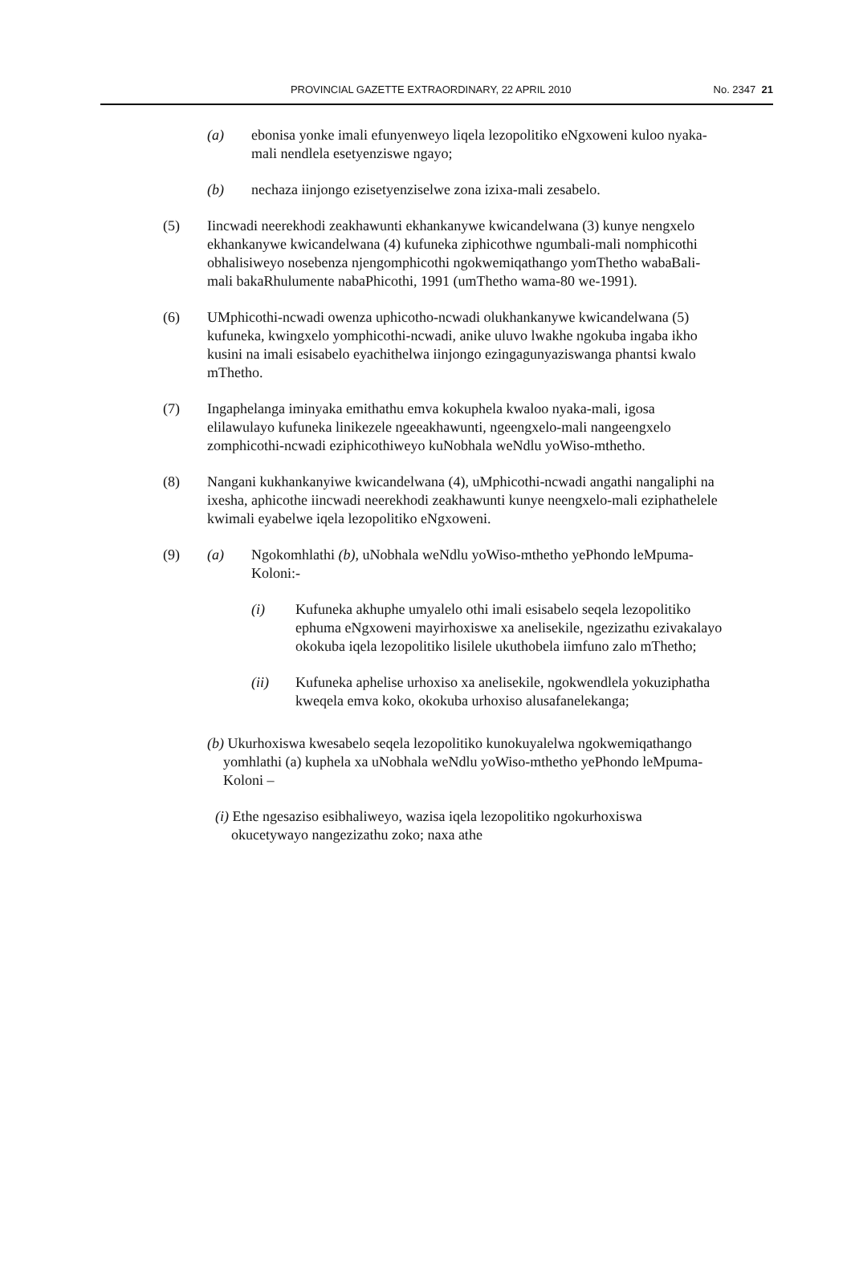PROVINCIAL GAZETTE EXTRAORDINARY, 22 APRIL 2010 No. 2347 21
(a) ebonisa yonke imali efunyenweyo liqela lezopolitiko eNgxoweni kuloo nyaka-mali nendlela esetyenziswe ngayo;
(b) nechaza iinjongo ezisetyenziselwe zona izixa-mali zesabelo.
(5) Iincwadi neerekhodi zeakhawunti ekhankanywe kwicandelwana (3) kunye nengxelo ekhankanywe kwicandelwana (4) kufuneka ziphicothwe ngumbali-mali nomphicothi obhalisiweyo nosebenza njengomphicothi ngokwemiqathango yomThetho wabaBali-mali bakaRhulumente nabaPhicothi, 1991 (umThetho wama-80 we-1991).
(6) UMphicothi-ncwadi owenza uphicotho-ncwadi olukhankanywe kwicandelwana (5) kufuneka, kwingxelo yomphicothi-ncwadi, anike uluvo lwakhe ngokuba ingaba ikho kusini na imali esisabelo eyachithelwa iinjongo ezingagunyaziswanga phantsi kwalo mThetho.
(7) Ingaphelanga iminyaka emithathu emva kokuphela kwaloo nyaka-mali, igosa elilawulayo kufuneka linikezele ngeeakhawunti, ngeengxelo-mali nangeengxelo zomphicothi-ncwadi eziphicothiweyo kuNobhala weNdlu yoWiso-mthetho.
(8) Nangani kukhankanyiwe kwicandelwana (4), uMphicothi-ncwadi angathi nangaliphi na ixesha, aphicothe iincwadi neerekhodi zeakhawunti kunye neengxelo-mali eziphathelele kwimali eyabelwe iqela lezopolitiko eNgxoweni.
(9) (a) Ngokomhlathi (b), uNobhala weNdlu yoWiso-mthetho yePhondo leMpuma-Koloni:-
(i) Kufuneka akhuphe umyalelo othi imali esisabelo seqela lezopolitiko ephuma eNgxoweni mayirhoxiswe xa anelisekile, ngezizathu ezivakalayo okokuba iqela lezopolitiko lisilele ukuthobela iimfuno zalo mThetho;
(ii) Kufuneka aphelise urhoxiso xa anelisekile, ngokwendlela yokuziphatha kweqela emva koko, okokuba urhoxiso alusafanelekanga;
(b) Ukurhoxiswa kwesabelo seqela lezopolitiko kunokuyalelwa ngokwemiqathango yomhlathi (a) kuphela xa uNobhala weNdlu yoWiso-mthetho yePhondo leMpuma-Koloni –
(i) Ethe ngesaziso esibhaliweyo, wazisa iqela lezopolitiko ngokurhoxiswa okucetywayo nangezizathu zoko; naxa athe